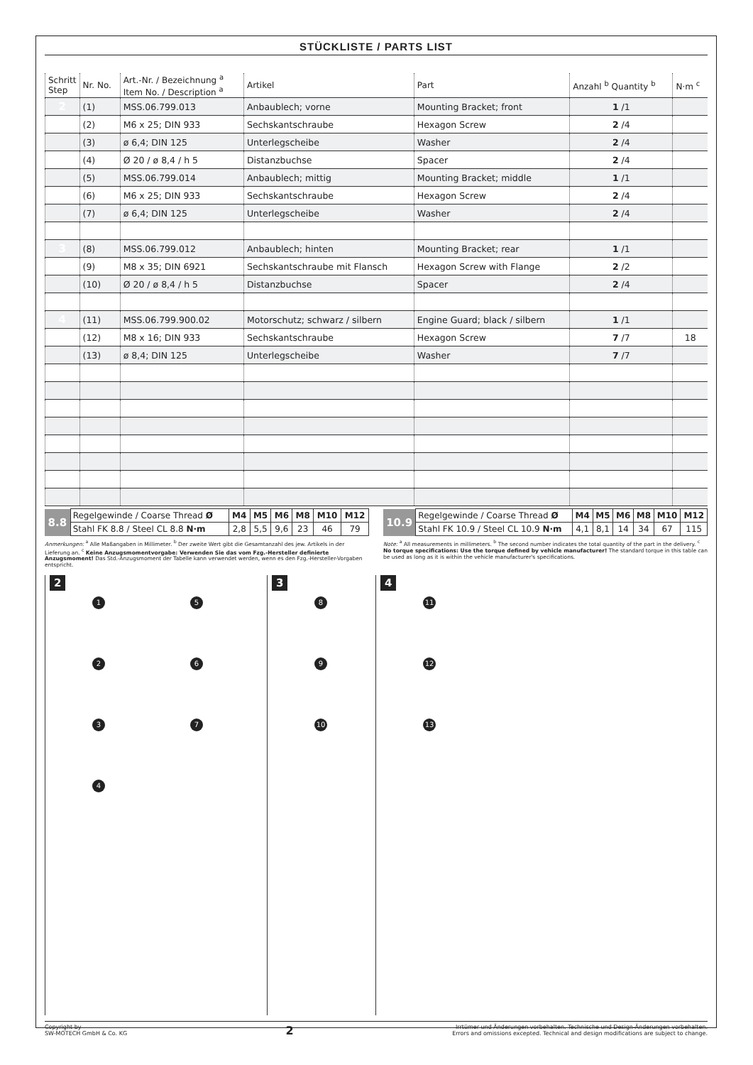STÜCKLISTE / PARTS LIST
| Schritt Step | Nr. No. | Art.-Nr. / Bezeichnung <sup>a</sup> Item No. / Description <sup>a</sup> | Artikel | Part | Anzahl <sup>b</sup> Quantity <sup>b</sup> | N·m <sup>c</sup> |
| --- | --- | --- | --- | --- | --- | --- |
| 2 | (1) | MSS.06.799.013 | Anbaublech; vorne | Mounting Bracket; front | 1 /1 | |
| | (2) | M6 x 25; DIN 933 | Sechskantschraube | Hexagon Screw | 2 /4 | |
| | (3) | ø 6,4; DIN 125 | Unterlegscheibe | Washer | 2 /4 | |
| | (4) | Ø 20 / ø 8,4 / h 5 | Distanzbuchse | Spacer | 2 /4 | |
| | (5) | MSS.06.799.014 | Anbaublech; mittig | Mounting Bracket; middle | 1 /1 | |
| | (6) | M6 x 25; DIN 933 | Sechskantschraube | Hexagon Screw | 2 /4 | |
| | (7) | ø 6,4; DIN 125 | Unterlegscheibe | Washer | 2 /4 | |
| 3 | (8) | MSS.06.799.012 | Anbaublech; hinten | Mounting Bracket; rear | 1 /1 | |
| | (9) | M8 x 35; DIN 6921 | Sechskantschraube mit Flansch | Hexagon Screw with Flange | 2 /2 | |
| | (10) | Ø 20 / ø 8,4 / h 5 | Distanzbuchse | Spacer | 2 /4 | |
| 4 | (11) | MSS.06.799.900.02 | Motorschutz; schwarz / silbern | Engine Guard; black / silbern | 1 /1 | |
| | (12) | M8 x 16; DIN 933 | Sechskantschraube | Hexagon Screw | 7 /7 | 18 |
| | (13) | ø 8,4; DIN 125 | Unterlegscheibe | Washer | 7 /7 | |
| 8.8 | Regelgewinde / Coarse Thread Ø | M4 | M5 | M6 | M8 | M10 | M12 |
| | Stahl FK 8.8 / Steel CL 8.8 N·m | 2,8 | 5,5 | 9,6 | 23 | 46 | 79 |
| 10.9 | Regelgewinde / Coarse Thread Ø | M4 | M5 | M6 | M8 | M10 | M12 |
| | Stahl FK 10.9 / Steel CL 10.9 N·m | 4,1 | 8,1 | 14 | 34 | 67 | 115 |
Anmerkungen: <sup>a</sup> Alle Maßangaben in Millimeter. <sup>b</sup> Der zweite Wert gibt die Gesamtanzahl des jew. Artikels in der Lieferung an. <sup>c</sup> Keine Anzugsmomentvorgabe: Verwenden Sie das vom Fzg.-Hersteller definierte Anzugsmoment! Das Std.-Anzugsmoment der Tabelle kann verwendet werden, wenn es den Fzg.-Hersteller-Vorgaben entspricht.
Note: <sup>a</sup> All measurements in millimeters. <sup>b</sup> The second number indicates the total quantity of the part in the delivery. <sup>c</sup> No torque specifications: Use the torque defined by vehicle manufacturer! The standard torque in this table can be used as long as it is within the vehicle manufacturer's specifications.
2
1526374
3
8 9 10
4
11
12
13
Copyright by
SW-MOTECH GmbH & Co. KG
2
Irrtümer und Änderungen vorbehalten. Technische und Design-Änderungen vorbehalten.
Errors and omissions excepted. Technical and design modifications are subject to change.